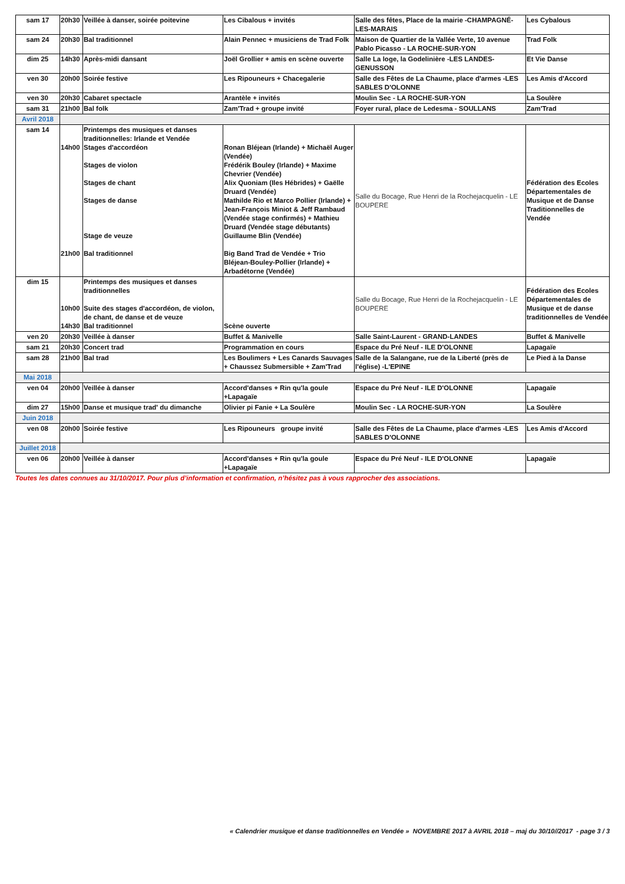| sam 17 | 20h30 | Veillée à danser, soirée poitevine | Les Cibalous + invités | Salle des fêtes, Place de la mairie -CHAMPAGNÉ-LES-MARAIS | Les Cybalous |
| sam 24 | 20h30 | Bal traditionnel | Alain Pennec + musiciens de Trad Folk | Maison de Quartier de la Vallée Verte, 10 avenue Pablo Picasso - LA ROCHE-SUR-YON | Trad Folk |
| dim 25 | 14h30 | Après-midi dansant | Joël Grollier + amis en scène ouverte | Salle La loge, la Godelinière -LES LANDES-GENUSSON | Et Vie Danse |
| ven 30 | 20h00 | Soirée festive | Les Ripouneurs + Chacegalerie | Salle des Fêtes de La Chaume, place d'armes -LES SABLES D'OLONNE | Les Amis d'Accord |
| ven 30 | 20h30 | Cabaret spectacle | Arantèle + invités | Moulin Sec - LA ROCHE-SUR-YON | La Soulère |
| sam 31 | 21h00 | Bal folk | Zam'Trad + groupe invité | Foyer rural, place de Ledesma - SOULLANS | Zam'Trad |
| Avril 2018 | | | | | |
| sam 14 | 14h00 21h00 | Printemps des musiques et danses traditionnelles: Irlande et Vendée Stages d'accordéon Stages de violon Stages de chant Stages de danse Stage de veuze Bal traditionnel | Ronan Bléjean (Irlande) + Michaël Auger (Vendée) Frédérik Bouley (Irlande) + Maxime Chevrier (Vendée) Alix Quoniam (Iles Hébrides) + Gaëlle Druard (Vendée) Mathilde Rio et Marco Pollier (Irlande) + Jean-François Miniot & Jeff Rambaud (Vendée stage confirmés) + Mathieu Druard (Vendée stage débutants) Guillaume Blin (Vendée) Big Band Trad de Vendée + Trio Bléjean-Bouley-Pollier (Irlande) + Arbadétorne (Vendée) | Salle du Bocage, Rue Henri de la Rochejacquelin - LE BOUPERE | Fédération des Ecoles Départementales de Musique et de Danse Traditionnelles de Vendée |
| dim 15 | 10h00 14h30 | Printemps des musiques et danses traditionnelles Suite des stages d'accordéon, de violon, de chant, de danse et de veuze Bal traditionnel | Scène ouverte | Salle du Bocage, Rue Henri de la Rochejacquelin - LE BOUPERE | Fédération des Ecoles Départementales de Musique et de danse traditionnelles de Vendée |
| ven 20 | 20h30 | Veillée à danser | Buffet & Manivelle | Salle Saint-Laurent - GRAND-LANDES | Buffet & Manivelle |
| sam 21 | 20h30 | Concert trad | Programmation en cours | Espace du Pré Neuf - ILE D'OLONNE | Lapagaïe |
| sam 28 | 21h00 | Bal trad | Les Boulimers + Les Canards Sauvages + Chaussez Submersible + Zam'Trad | Salle de la Salangane, rue de la Liberté (près de l'église) -L'EPINE | Le Pied à la Danse |
| Mai 2018 | | | | | |
| ven 04 | 20h00 | Veillée à danser | Accord'danses + Rin qu'la goule +Lapagaïe | Espace du Pré Neuf - ILE D'OLONNE | Lapagaïe |
| dim 27 | 15h00 | Danse et musique trad' du dimanche | Olivier pi Fanie + La Soulère | Moulin Sec - LA ROCHE-SUR-YON | La Soulère |
| Juin 2018 | | | | | |
| ven 08 | 20h00 | Soirée festive | Les Ripouneurs groupe invité | Salle des Fêtes de La Chaume, place d'armes -LES SABLES D'OLONNE | Les Amis d'Accord |
| Juillet 2018 | | | | | |
| ven 06 | 20h00 | Veillée à danser | Accord'danses + Rin qu'la goule +Lapagaïe | Espace du Pré Neuf - ILE D'OLONNE | Lapagaïe |
Toutes les dates connues au 31/10/2017. Pour plus d’information et confirmation, n’hésitez pas à vous rapprocher des associations.
« Calendrier musique et danse traditionnelles en Vendée » NOVEMBRE 2017 à AVRIL 2018 – maj du 30/10//2017 - page 3 / 3